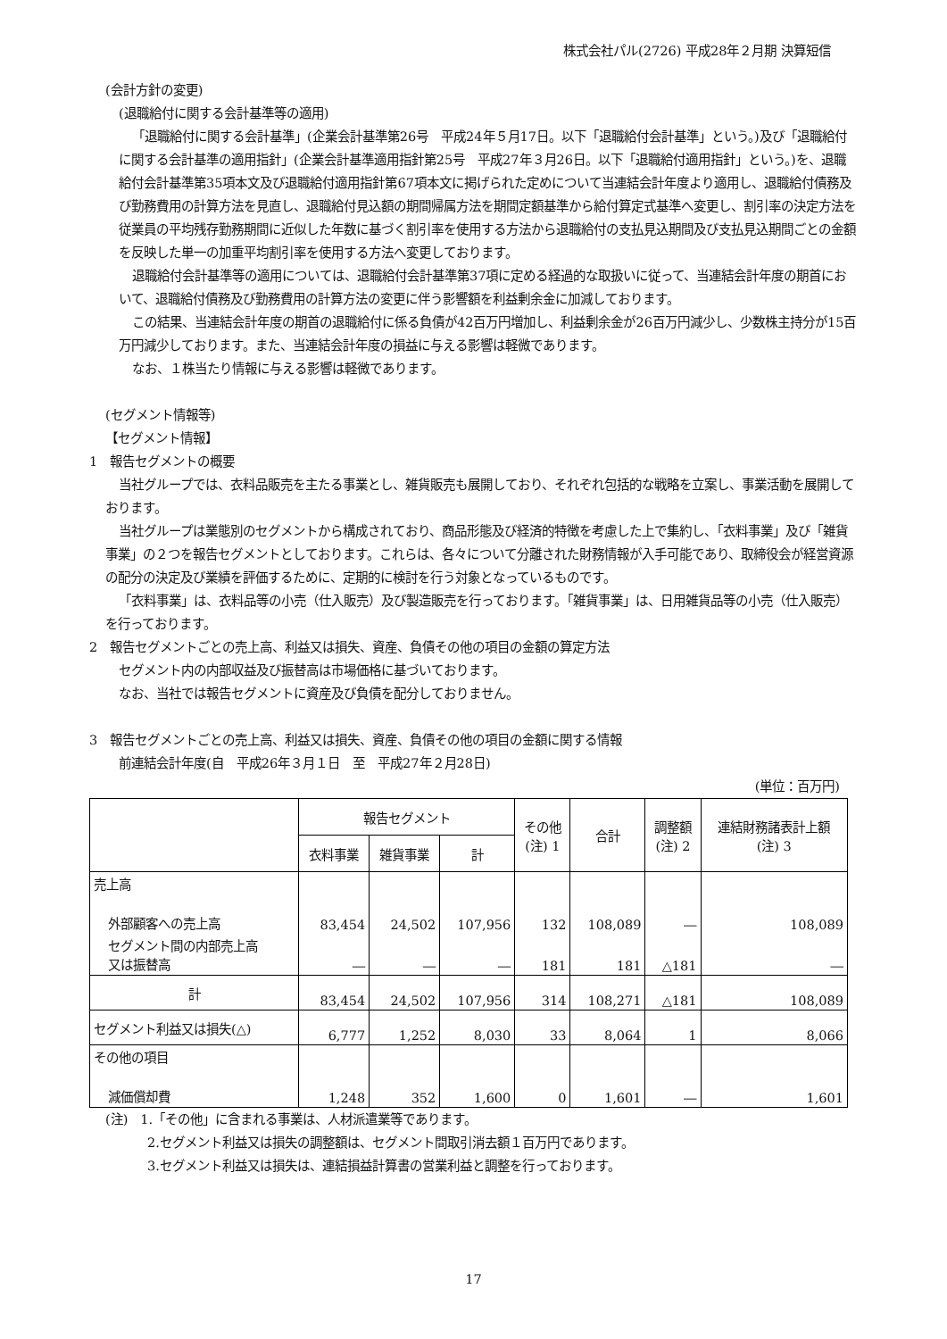株式会社パル(2726) 平成28年２月期 決算短信
(会計方針の変更)
(退職給付に関する会計基準等の適用)
「退職給付に関する会計基準」(企業会計基準第26号　平成24年５月17日。以下「退職給付会計基準」という。)及び「退職給付に関する会計基準の適用指針」(企業会計基準適用指針第25号　平成27年３月26日。以下「退職給付適用指針」という。)を、退職給付会計基準第35項本文及び退職給付適用指針第67項本文に掲げられた定めについて当連結会計年度より適用し、退職給付債務及び勤務費用の計算方法を見直し、退職給付見込額の期間帰属方法を期間定額基準から給付算定式基準へ変更し、割引率の決定方法を従業員の平均残存勤務期間に近似した年数に基づく割引率を使用する方法から退職給付の支払見込期間及び支払見込期間ごとの金額を反映した単一の加重平均割引率を使用する方法へ変更しております。
退職給付会計基準等の適用については、退職給付会計基準第37項に定める経過的な取扱いに従って、当連結会計年度の期首において、退職給付債務及び勤務費用の計算方法の変更に伴う影響額を利益剰余金に加減しております。
この結果、当連結会計年度の期首の退職給付に係る負債が42百万円増加し、利益剰余金が26百万円減少し、少数株主持分が15百万円減少しております。また、当連結会計年度の損益に与える影響は軽微であります。
なお、１株当たり情報に与える影響は軽微であります。
(セグメント情報等)
【セグメント情報】
1　報告セグメントの概要
当社グループでは、衣料品販売を主たる事業とし、雑貨販売も展開しており、それぞれ包括的な戦略を立案し、事業活動を展開しております。
当社グループは業態別のセグメントから構成されており、商品形態及び経済的特徴を考慮した上で集約し、「衣料事業」及び「雑貨事業」の２つを報告セグメントとしております。これらは、各々について分離された財務情報が入手可能であり、取締役会が経営資源の配分の決定及び業績を評価するために、定期的に検討を行う対象となっているものです。
「衣料事業」は、衣料品等の小売（仕入販売）及び製造販売を行っております。「雑貨事業」は、日用雑貨品等の小売（仕入販売）を行っております。
2　報告セグメントごとの売上高、利益又は損失、資産、負債その他の項目の金額の算定方法
セグメント内の内部収益及び振替高は市場価格に基づいております。
なお、当社では報告セグメントに資産及び負債を配分しておりません。
3　報告セグメントごとの売上高、利益又は損失、資産、負債その他の項目の金額に関する情報
前連結会計年度(自　平成26年３月１日　至　平成27年２月28日)
(単位：百万円)
| | 報告セグメント | | | その他 (注) 1 | 合計 | 調整額 (注) 2 | 連結財務諸表計上額 (注) 3 |
| --- | --- | --- | --- | --- | --- | --- | --- |
| | 衣料事業 | 雑貨事業 | 計 | | | | |
| 売上高 | | | | | | | |
| 外部顧客への売上高 | 83,454 | 24,502 | 107,956 | 132 | 108,089 | ― | 108,089 |
| セグメント間の内部売上高 又は振替高 | ― | ― | ― | 181 | 181 | △181 | ― |
| 計 | 83,454 | 24,502 | 107,956 | 314 | 108,271 | △181 | 108,089 |
| セグメント利益又は損失(△) | 6,777 | 1,252 | 8,030 | 33 | 8,064 | 1 | 8,066 |
| その他の項目 | | | | | | | |
| 減価償却費 | 1,248 | 352 | 1,600 | 0 | 1,601 | ― | 1,601 |
(注)　1.「その他」に含まれる事業は、人材派遣業等であります。
2.セグメント利益又は損失の調整額は、セグメント間取引消去額１百万円であります。
3.セグメント利益又は損失は、連結損益計算書の営業利益と調整を行っております。
17